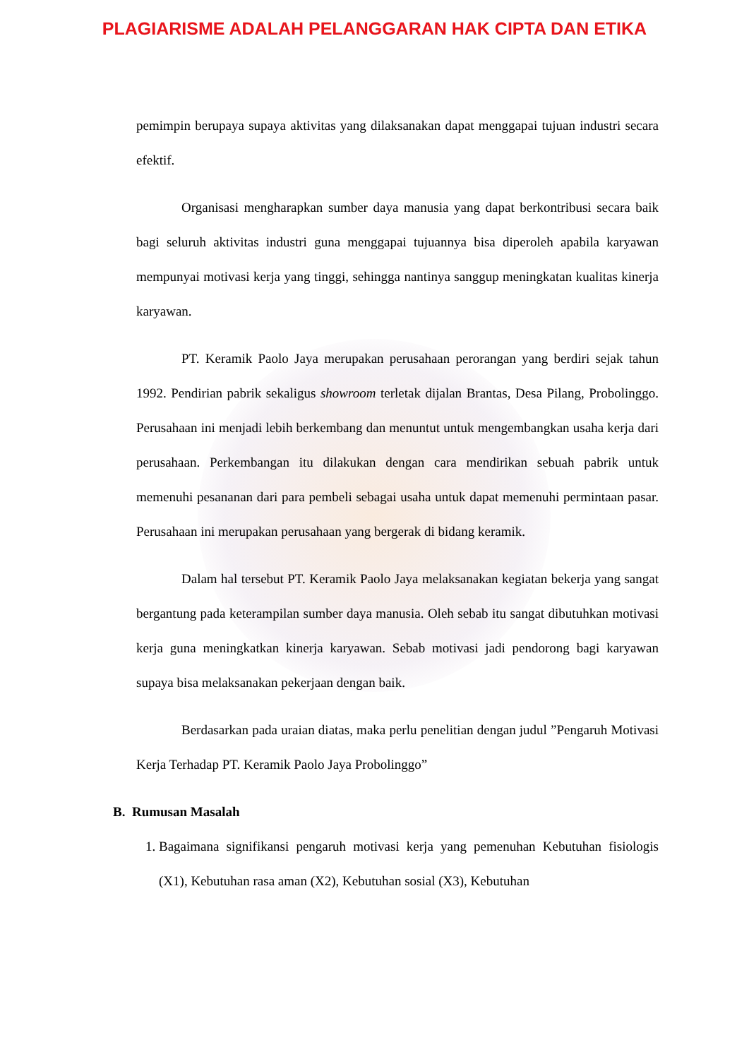PLAGIARISME ADALAH PELANGGARAN HAK CIPTA DAN ETIKA
pemimpin berupaya supaya aktivitas yang dilaksanakan dapat menggapai tujuan industri secara efektif.
Organisasi mengharapkan sumber daya manusia yang dapat berkontribusi secara baik bagi seluruh aktivitas industri guna menggapai tujuannya bisa diperoleh apabila karyawan mempunyai motivasi kerja yang tinggi, sehingga nantinya sanggup meningkatan kualitas kinerja karyawan.
PT. Keramik Paolo Jaya merupakan perusahaan perorangan yang berdiri sejak tahun 1992. Pendirian pabrik sekaligus showroom terletak dijalan Brantas, Desa Pilang, Probolinggo. Perusahaan ini menjadi lebih berkembang dan menuntut untuk mengembangkan usaha kerja dari perusahaan. Perkembangan itu dilakukan dengan cara mendirikan sebuah pabrik untuk memenuhi pesananan dari para pembeli sebagai usaha untuk dapat memenuhi permintaan pasar. Perusahaan ini merupakan perusahaan yang bergerak di bidang keramik.
Dalam hal tersebut PT. Keramik Paolo Jaya melaksanakan kegiatan bekerja yang sangat bergantung pada keterampilan sumber daya manusia. Oleh sebab itu sangat dibutuhkan motivasi kerja guna meningkatkan kinerja karyawan. Sebab motivasi jadi pendorong bagi karyawan supaya bisa melaksanakan pekerjaan dengan baik.
Berdasarkan pada uraian diatas, maka perlu penelitian dengan judul ”Pengaruh Motivasi Kerja Terhadap PT. Keramik Paolo Jaya Probolinggo”
B. Rumusan Masalah
1. Bagaimana signifikansi pengaruh motivasi kerja yang pemenuhan Kebutuhan fisiologis (X1), Kebutuhan rasa aman (X2), Kebutuhan sosial (X3), Kebutuhan